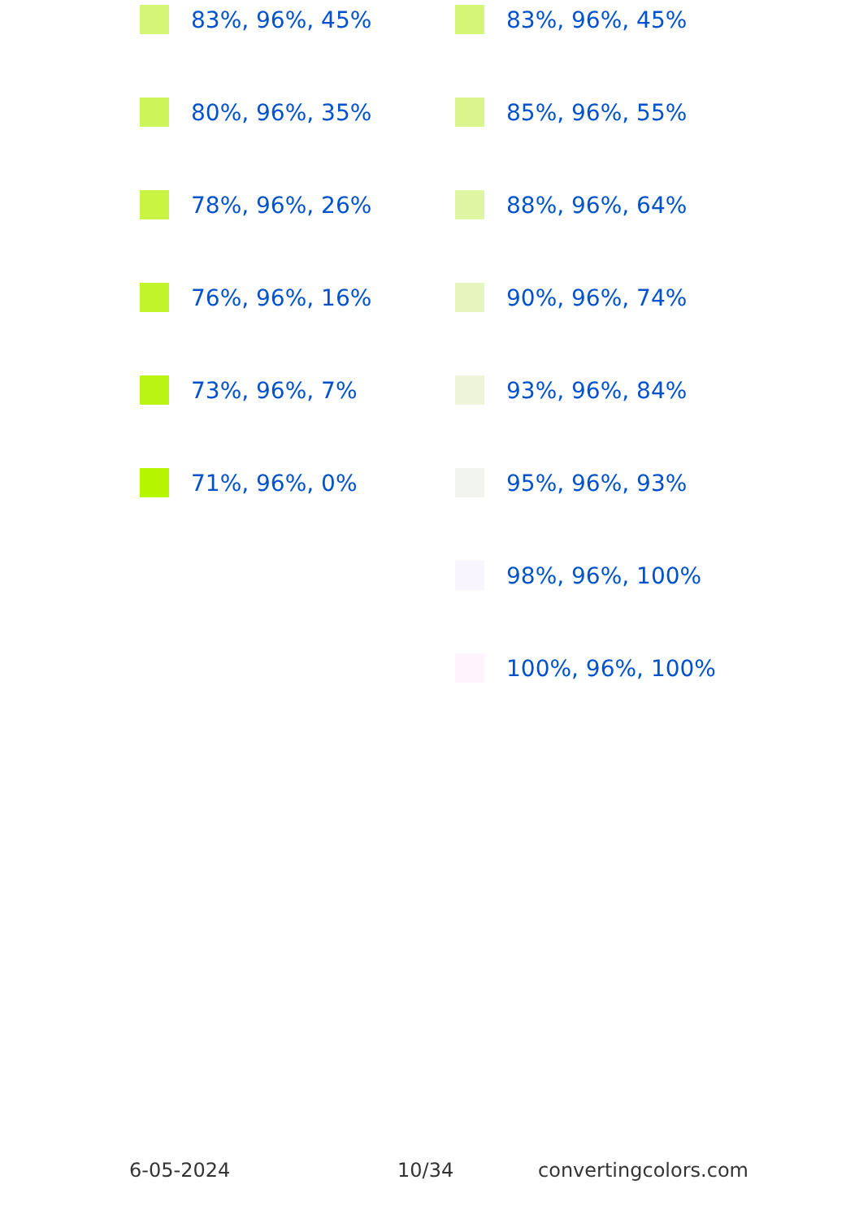83%, 96%, 45%
80%, 96%, 35%
78%, 96%, 26%
76%, 96%, 16%
73%, 96%, 7%
71%, 96%, 0%
83%, 96%, 45%
85%, 96%, 55%
88%, 96%, 64%
90%, 96%, 74%
93%, 96%, 84%
95%, 96%, 93%
98%, 96%, 100%
100%, 96%, 100%
6-05-2024 10/34 convertingcolors.com